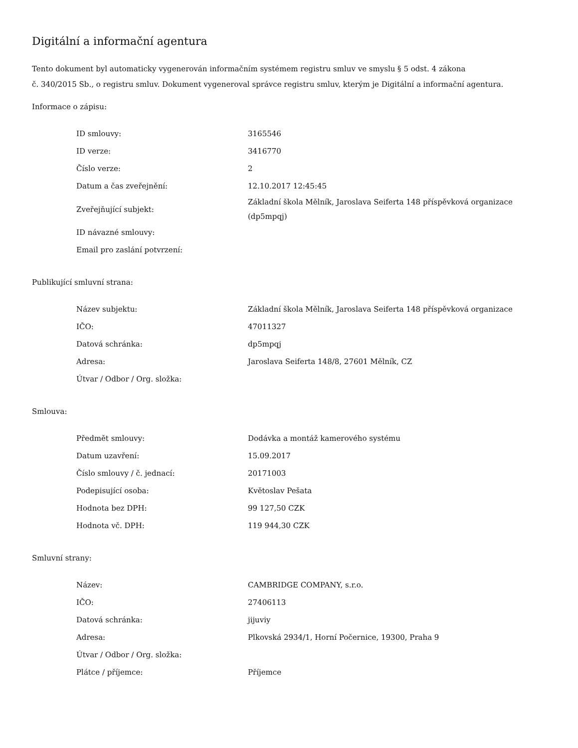Digitální a informační agentura
Tento dokument byl automaticky vygenerován informačním systémem registru smluv ve smyslu § 5 odst. 4 zákona
č. 340/2015 Sb., o registru smluv. Dokument vygeneroval správce registru smluv, kterým je Digitální a informační agentura.
Informace o zápisu:
| ID smlouvy: | 3165546 |
| ID verze: | 3416770 |
| Číslo verze: | 2 |
| Datum a čas zveřejnění: | 12.10.2017 12:45:45 |
| Zveřejňující subjekt: | Základní škola Mělník, Jaroslava Seiferta 148 příspěvková organizace (dp5mpqj) |
| ID návazné smlouvy: | |
| Email pro zaslání potvrzení: | |
Publikující smluvní strana:
| Název subjektu: | Základní škola Mělník, Jaroslava Seiferta 148 příspěvková organizace |
| IČO: | 47011327 |
| Datová schránka: | dp5mpqj |
| Adresa: | Jaroslava Seiferta 148/8, 27601 Mělník, CZ |
| Útvar / Odbor / Org. složka: | |
Smlouva:
| Předmět smlouvy: | Dodávka a montáž kamerového systému |
| Datum uzavření: | 15.09.2017 |
| Číslo smlouvy / č. jednací: | 20171003 |
| Podepisující osoba: | Květoslav Pešata |
| Hodnota bez DPH: | 99 127,50 CZK |
| Hodnota vč. DPH: | 119 944,30 CZK |
Smluvní strany:
| Název: | CAMBRIDGE COMPANY, s.r.o. |
| IČO: | 27406113 |
| Datová schránka: | jijuviy |
| Adresa: | Plkovská 2934/1, Horní Počernice, 19300, Praha 9 |
| Útvar / Odbor / Org. složka: | |
| Plátce / příjemce: | Příjemce |